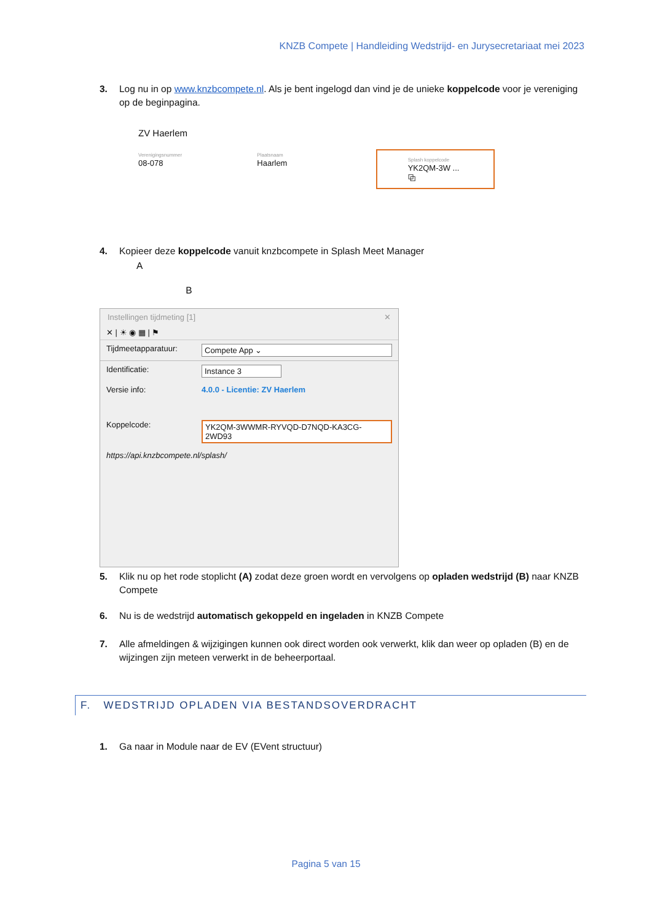KNZB Compete | Handleiding Wedstrijd- en Jurysecretariaat mei 2023
3. Log nu in op www.knzbcompete.nl. Als je bent ingelogd dan vind je de unieke koppelcode voor je vereniging op de beginpagina.
ZV Haerlem
Verenigingsnummer
08-078
Plaatsnaam
Haarlem
Splash koppelcode
YK2QM-3W ... ⧉
4. Kopieer deze koppelcode vanuit knzbcompete in Splash Meet Manager
A B
Instellingen tijdmeting [1] ✕
✕ | ☀ ◉ ▦ | ⚑
Tijdmeetapparatuur: Compete App ⌄
Identificatie: Instance 3
Versie info: 4.0.0 - Licentie: ZV Haerlem
Koppelcode: YK2QM-3WWMR-RYVQD-D7NQD-KA3CG-2WD93
https://api.knzbcompete.nl/splash/
5. Klik nu op het rode stoplicht (A) zodat deze groen wordt en vervolgens op opladen wedstrijd (B) naar KNZB Compete
6. Nu is de wedstrijd automatisch gekoppeld en ingeladen in KNZB Compete
7. Alle afmeldingen & wijzigingen kunnen ook direct worden ook verwerkt, klik dan weer op opladen (B) en de wijzingen zijn meteen verwerkt in de beheerportaal.
F. WEDSTRIJD OPLADEN VIA BESTANDSOVERDRACHT
1. Ga naar in Module naar de EV (EVent structuur)
Pagina 5 van 15